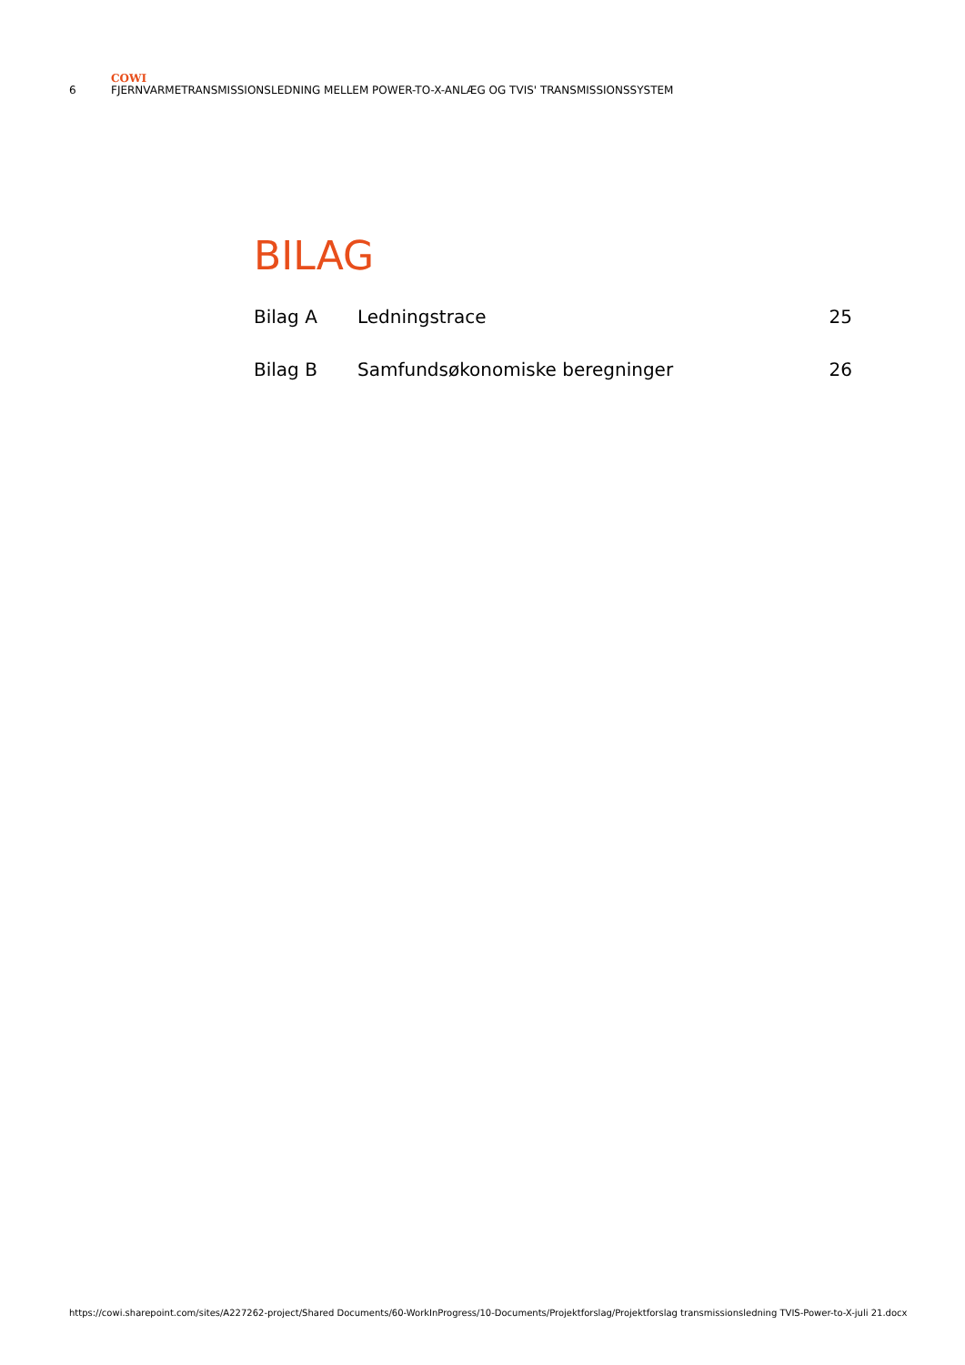COWI
6 FJERNVARMETRANSMISSIONSLEDNING MELLEM POWER-TO-X-ANLÆG OG TVIS' TRANSMISSIONSSYSTEM
BILAG
| Bilag A | Ledningstrace | 25 |
| Bilag B | Samfundsøkonomiske beregninger | 26 |
https://cowi.sharepoint.com/sites/A227262-project/Shared Documents/60-WorkInProgress/10-Documents/Projektforslag/Projektforslag transmissionsledning TVIS-Power-to-X-juli 21.docx